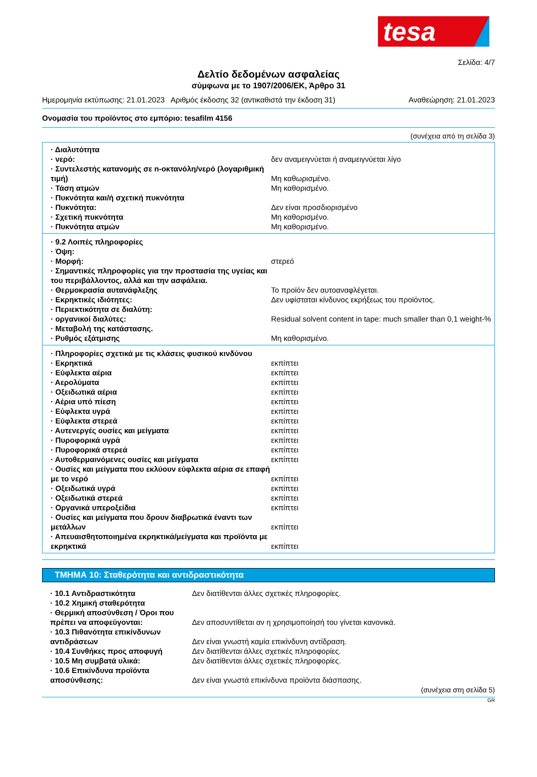tesa
Σελίδα: 4/7
Δελτίο δεδομένων ασφαλείας
σύμφωνα με το 1907/2006/ΕΚ, Άρθρο 31
Ημερομηνία εκτύπωσης: 21.01.2023 Αριθμός έκδοσης 32 (αντικαθιστά την έκδοση 31) Αναθεώρηση: 21.01.2023
Ονομασία του προϊόντος στο εμπόριο: tesafilm 4156
(συνέχεια από τη σελίδα 3)
| · Διαλυτότητα | |
| · νερό: | δεν αναμειγνύεται ή αναμειγνύεται λίγο |
| · Συντελεστής κατανομής σε n-οκτανόλη/νερό (λογαριθμική τιμή) | Μη καθωρισμένο. |
| · Τάση ατμών | Μη καθορισμένο. |
| · Πυκνότητα και/ή σχετική πυκνότητα | |
| · Πυκνότητα: | Δεν είναι προσδιορισμένο |
| · Σχετική πυκνότητα | Μη καθορισμένο. |
| · Πυκνότητα ατμών | Μη καθορισμένο. |
| · 9.2 Λοιπές πληροφορίες | |
| · Όψη: | |
| · Μορφή: | στερεό |
| · Σημαντικές πληροφορίες για την προστασία της υγείας και του περιβάλλοντος, αλλά και την ασφάλεια. | |
| · Θερμοκρασία αυτανάφλεξης | Το προϊόν δεν αυτοαναφλέγεται. |
| · Εκρηκτικές ιδιότητες: | Δεν υφίσταται κίνδυνος εκρήξεως του προϊόντος. |
| · Περιεκτικότητα σε διαλύτη: | |
| · οργανικοί διαλύτες: | Residual solvent content in tape: much smaller than 0,1 weight-% |
| · Μεταβολή της κατάστασης. | |
| · Ρυθμός εξάτμισης | Μη καθορισμένο. |
| · Πληροφορίες σχετικά με τις κλάσεις φυσικού κινδύνου | |
| · Εκρηκτικά | εκπίπτει |
| · Εύφλεκτα αέρια | εκπίπτει |
| · Αερολύματα | εκπίπτει |
| · Οξειδωτικά αέρια | εκπίπτει |
| · Αέρια υπό πίεση | εκπίπτει |
| · Εύφλεκτα υγρά | εκπίπτει |
| · Εύφλεκτα στερεά | εκπίπτει |
| · Αυτενεργές ουσίες και μείγματα | εκπίπτει |
| · Πυροφορικά υγρά | εκπίπτει |
| · Πυροφορικά στερεά | εκπίπτει |
| · Αυτοθερμαινόμενες ουσίες και μείγματα | εκπίπτει |
| · Ουσίες και μείγματα που εκλύουν εύφλεκτα αέρια σε επαφή με το νερό | εκπίπτει |
| · Οξειδωτικά υγρά | εκπίπτει |
| · Οξειδωτικά στερεά | εκπίπτει |
| · Οργανικά υπεροξείδια | εκπίπτει |
| · Ουσίες και μείγματα που δρουν διαβρωτικά έναντι των μετάλλων | εκπίπτει |
| · Απευαισθητοποιημένα εκρηκτικά/μείγματα και προϊόντα με εκρηκτικά | εκπίπτει |
ΤΜΗΜΑ 10: Σταθερότητα και αντιδραστικότητα
| · 10.1 Αντιδραστικότητα | Δεν διατίθενται άλλες σχετικές πληροφορίες. |
| · 10.2 Χημική σταθερότητα | |
| · Θερμική αποσύνθεση / Όροι που πρέπει να αποφεύγονται: | Δεν αποσυντίθεται αν η χρησιμοποίησή του γίνεται κανονικά. |
| · 10.3 Πιθανότητα επικίνδυνων αντιδράσεων | Δεν είναι γνωστή καμία επικίνδυνη αντίδραση. |
| · 10.4 Συνθήκες προς αποφυγή | Δεν διατίθενται άλλες σχετικές πληροφορίες. |
| · 10.5 Μη συμβατά υλικά: | Δεν διατίθενται άλλες σχετικές πληροφορίες. |
| · 10.6 Επικίνδυνα προϊόντα αποσύνθεσης: | Δεν είναι γνωστά επικίνδυνα προϊόντα διάσπασης. |
(συνέχεια στη σελίδα 5)
GR